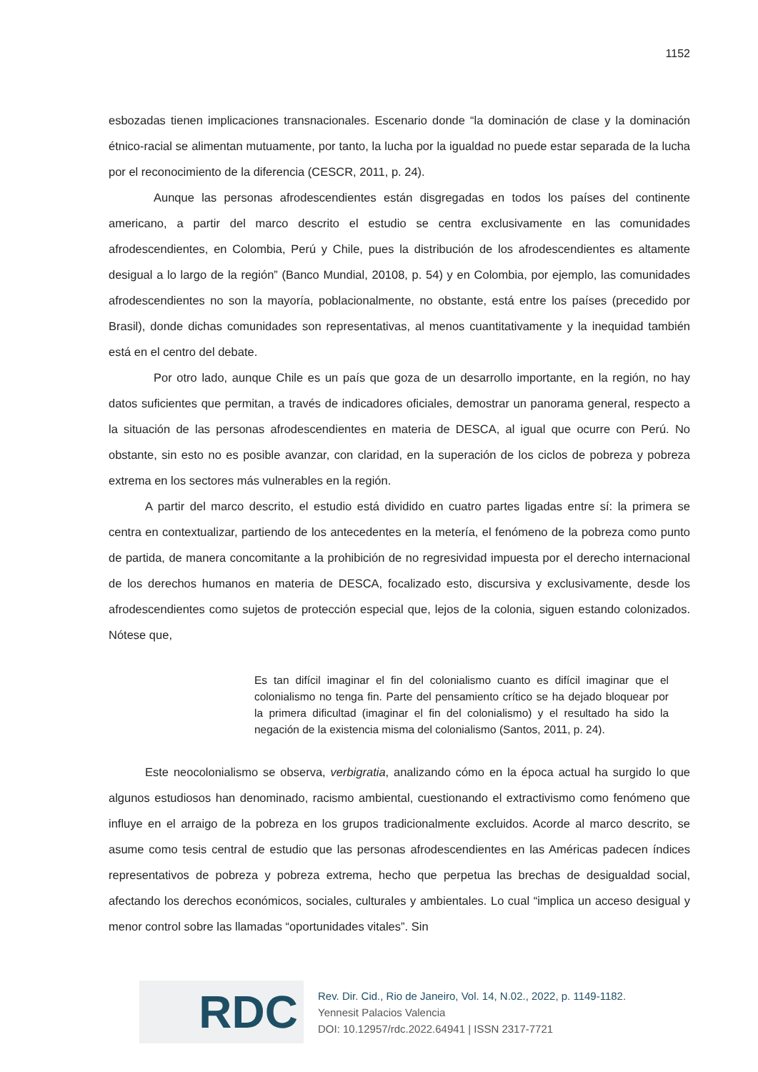1152
esbozadas tienen implicaciones transnacionales. Escenario donde “la dominación de clase y la dominación étnico-racial se alimentan mutuamente, por tanto, la lucha por la igualdad no puede estar separada de la lucha por el reconocimiento de la diferencia (CESCR, 2011, p. 24).
Aunque las personas afrodescendientes están disgregadas en todos los países del continente americano, a partir del marco descrito el estudio se centra exclusivamente en las comunidades afrodescendientes, en Colombia, Perú y Chile, pues la distribución de los afrodescendientes es altamente desigual a lo largo de la región” (Banco Mundial, 20108, p. 54) y en Colombia, por ejemplo, las comunidades afrodescendientes no son la mayoría, poblacionalmente, no obstante, está entre los países (precedido por Brasil), donde dichas comunidades son representativas, al menos cuantitativamente y la inequidad también está en el centro del debate.
Por otro lado, aunque Chile es un país que goza de un desarrollo importante, en la región, no hay datos suficientes que permitan, a través de indicadores oficiales, demostrar un panorama general, respecto a la situación de las personas afrodescendientes en materia de DESCA, al igual que ocurre con Perú. No obstante, sin esto no es posible avanzar, con claridad, en la superación de los ciclos de pobreza y pobreza extrema en los sectores más vulnerables en la región.
A partir del marco descrito, el estudio está dividido en cuatro partes ligadas entre sí: la primera se centra en contextualizar, partiendo de los antecedentes en la metería, el fenómeno de la pobreza como punto de partida, de manera concomitante a la prohibición de no regresividad impuesta por el derecho internacional de los derechos humanos en materia de DESCA, focalizado esto, discursiva y exclusivamente, desde los afrodescendientes como sujetos de protección especial que, lejos de la colonia, siguen estando colonizados. Nótese que,
Es tan difícil imaginar el fin del colonialismo cuanto es difícil imaginar que el colonialismo no tenga fin. Parte del pensamiento crítico se ha dejado bloquear por la primera dificultad (imaginar el fin del colonialismo) y el resultado ha sido la negación de la existencia misma del colonialismo (Santos, 2011, p. 24).
Este neocolonialismo se observa, verbigratia, analizando cómo en la época actual ha surgido lo que algunos estudiosos han denominado, racismo ambiental, cuestionando el extractivismo como fenómeno que influye en el arraigo de la pobreza en los grupos tradicionalmente excluidos. Acorde al marco descrito, se asume como tesis central de estudio que las personas afrodescendientes en las Américas padecen índices representativos de pobreza y pobreza extrema, hecho que perpetua las brechas de desigualdad social, afectando los derechos económicos, sociales, culturales y ambientales. Lo cual “implica un acceso desigual y menor control sobre las llamadas “oportunidades vitales”. Sin
RDC
Rev. Dir. Cid., Rio de Janeiro, Vol. 14, N.02., 2022, p. 1149-1182.
Yennesit Palacios Valencia
DOI: 10.12957/rdc.2022.64941 | ISSN 2317-7721